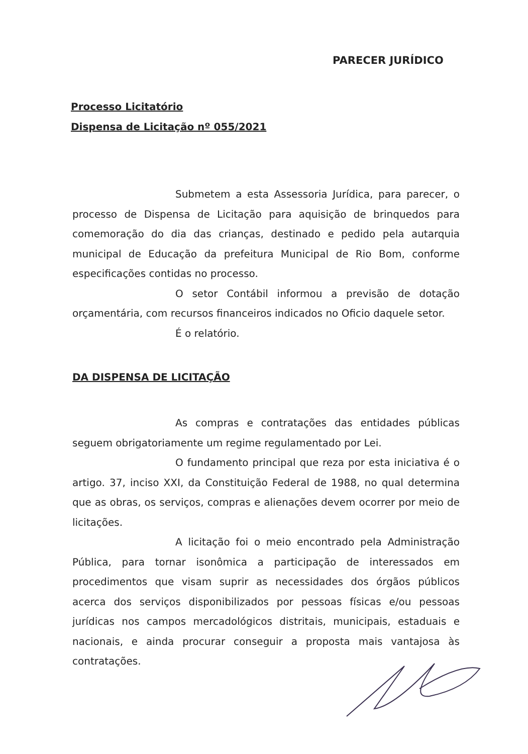PARECER JURÍDICO
Processo Licitatório
Dispensa de Licitação nº 055/2021
Submetem a esta Assessoria Jurídica, para parecer, o processo de Dispensa de Licitação para aquisição de brinquedos para comemoração do dia das crianças, destinado e pedido pela autarquia municipal de Educação da prefeitura Municipal de Rio Bom, conforme especificações contidas no processo.
O setor Contábil informou a previsão de dotação orçamentária, com recursos financeiros indicados no Oficio daquele setor.
É o relatório.
DA DISPENSA DE LICITAÇÃO
As compras e contratações das entidades públicas seguem obrigatoriamente um regime regulamentado por Lei.
O fundamento principal que reza por esta iniciativa é o artigo. 37, inciso XXI, da Constituição Federal de 1988, no qual determina que as obras, os serviços, compras e alienações devem ocorrer por meio de licitações.
A licitação foi o meio encontrado pela Administração Pública, para tornar isonômica a participação de interessados em procedimentos que visam suprir as necessidades dos órgãos públicos acerca dos serviços disponibilizados por pessoas físicas e/ou pessoas jurídicas nos campos mercadológicos distritais, municipais, estaduais e nacionais, e ainda procurar conseguir a proposta mais vantajosa às contratações.